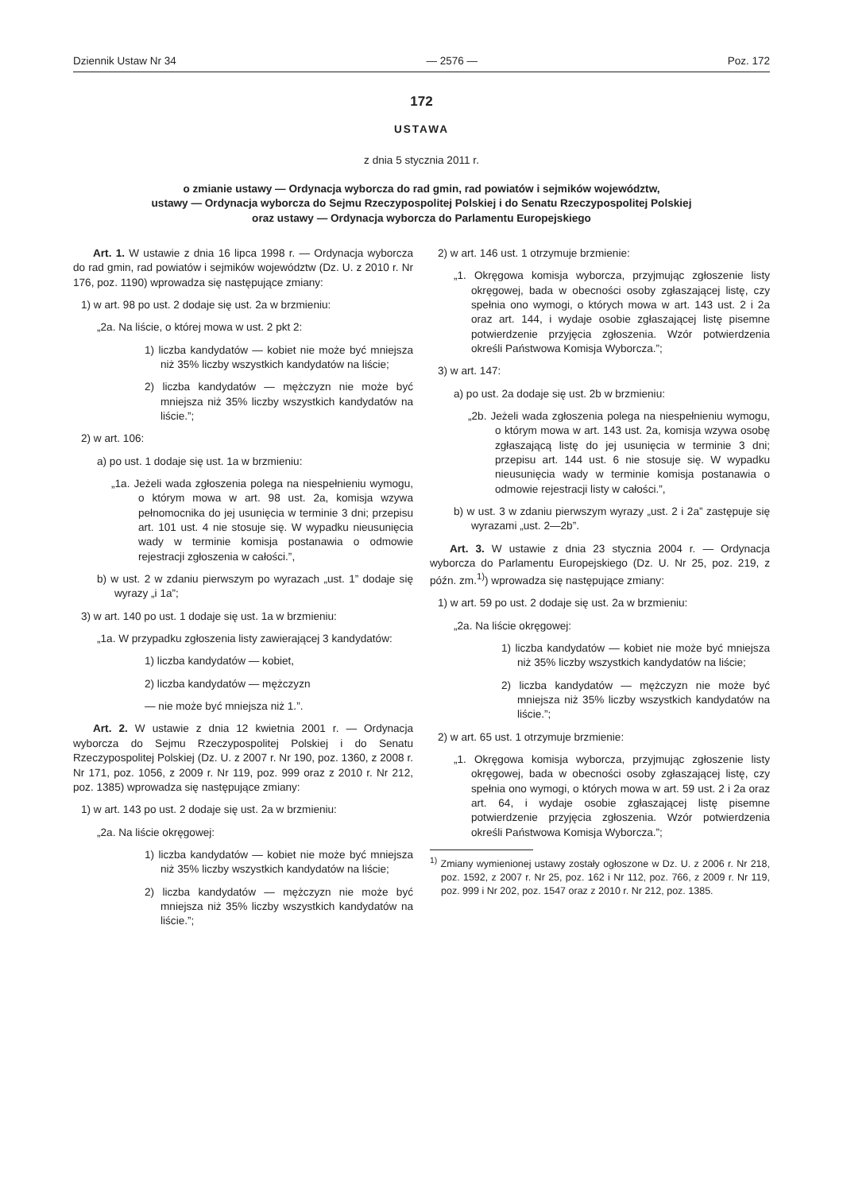Dziennik Ustaw Nr 34 — 2576 — Poz. 172
172
USTAWA
z dnia 5 stycznia 2011 r.
o zmianie ustawy — Ordynacja wyborcza do rad gmin, rad powiatów i sejmików województw,
ustawy — Ordynacja wyborcza do Sejmu Rzeczypospolitej Polskiej i do Senatu Rzeczypospolitej Polskiej
oraz ustawy — Ordynacja wyborcza do Parlamentu Europejskiego
Art. 1. W ustawie z dnia 16 lipca 1998 r. — Ordynacja wyborcza do rad gmin, rad powiatów i sejmików województw (Dz. U. z 2010 r. Nr 176, poz. 1190) wprowadza się następujące zmiany:
1) w art. 98 po ust. 2 dodaje się ust. 2a w brzmieniu:
„2a. Na liście, o której mowa w ust. 2 pkt 2:
1) liczba kandydatów — kobiet nie może być mniejsza niż 35% liczby wszystkich kandydatów na liście;
2) liczba kandydatów — mężczyzn nie może być mniejsza niż 35% liczby wszystkich kandydatów na liście.”;
2) w art. 106:
a) po ust. 1 dodaje się ust. 1a w brzmieniu:
„1a. Jeżeli wada zgłoszenia polega na niespełnieniu wymogu, o którym mowa w art. 98 ust. 2a, komisja wzywa pełnomocnika do jej usunięcia w terminie 3 dni; przepisu art. 101 ust. 4 nie stosuje się. W wypadku nieusunięcia wady w terminie komisja postanawia o odmowie rejestracji zgłoszenia w całości.”,
b) w ust. 2 w zdaniu pierwszym po wyrazach „ust. 1” dodaje się wyrazy „i 1a”;
3) w art. 140 po ust. 1 dodaje się ust. 1a w brzmieniu:
„1a. W przypadku zgłoszenia listy zawierającej 3 kandydatów:
1) liczba kandydatów — kobiet,
2) liczba kandydatów — mężczyzn
— nie może być mniejsza niż 1.”.
Art. 2. W ustawie z dnia 12 kwietnia 2001 r. — Ordynacja wyborcza do Sejmu Rzeczypospolitej Polskiej i do Senatu Rzeczypospolitej Polskiej (Dz. U. z 2007 r. Nr 190, poz. 1360, z 2008 r. Nr 171, poz. 1056, z 2009 r. Nr 119, poz. 999 oraz z 2010 r. Nr 212, poz. 1385) wprowadza się następujące zmiany:
1) w art. 143 po ust. 2 dodaje się ust. 2a w brzmieniu:
„2a. Na liście okręgowej:
1) liczba kandydatów — kobiet nie może być mniejsza niż 35% liczby wszystkich kandydatów na liście;
2) liczba kandydatów — mężczyzn nie może być mniejsza niż 35% liczby wszystkich kandydatów na liście.”;
2) w art. 146 ust. 1 otrzymuje brzmienie:
„1. Okręgowa komisja wyborcza, przyjmując zgłoszenie listy okręgowej, bada w obecności osoby zgłaszającej listę, czy spełnia ono wymogi, o których mowa w art. 143 ust. 2 i 2a oraz art. 144, i wydaje osobie zgłaszającej listę pisemne potwierdzenie przyjęcia zgłoszenia. Wzór potwierdzenia określi Państwowa Komisja Wyborcza.”;
3) w art. 147:
a) po ust. 2a dodaje się ust. 2b w brzmieniu:
„2b. Jeżeli wada zgłoszenia polega na niespełnieniu wymogu, o którym mowa w art. 143 ust. 2a, komisja wzywa osobę zgłaszającą listę do jej usunięcia w terminie 3 dni; przepisu art. 144 ust. 6 nie stosuje się. W wypadku nieusunięcia wady w terminie komisja postanawia o odmowie rejestracji listy w całości.”,
b) w ust. 3 w zdaniu pierwszym wyrazy „ust. 2 i 2a” zastępuje się wyrazami „ust. 2—2b”.
Art. 3. W ustawie z dnia 23 stycznia 2004 r. — Ordynacja wyborcza do Parlamentu Europejskiego (Dz. U. Nr 25, poz. 219, z późn. zm.<sup>1)</sup>) wprowadza się następujące zmiany:
1) w art. 59 po ust. 2 dodaje się ust. 2a w brzmieniu:
„2a. Na liście okręgowej:
1) liczba kandydatów — kobiet nie może być mniejsza niż 35% liczby wszystkich kandydatów na liście;
2) liczba kandydatów — mężczyzn nie może być mniejsza niż 35% liczby wszystkich kandydatów na liście.”;
2) w art. 65 ust. 1 otrzymuje brzmienie:
„1. Okręgowa komisja wyborcza, przyjmując zgłoszenie listy okręgowej, bada w obecności osoby zgłaszającej listę, czy spełnia ono wymogi, o których mowa w art. 59 ust. 2 i 2a oraz art. 64, i wydaje osobie zgłaszającej listę pisemne potwierdzenie przyjęcia zgłoszenia. Wzór potwierdzenia określi Państwowa Komisja Wyborcza.”;
<sup>1)</sup> Zmiany wymienionej ustawy zostały ogłoszone w Dz. U. z 2006 r. Nr 218, poz. 1592, z 2007 r. Nr 25, poz. 162 i Nr 112, poz. 766, z 2009 r. Nr 119, poz. 999 i Nr 202, poz. 1547 oraz z 2010 r. Nr 212, poz. 1385.